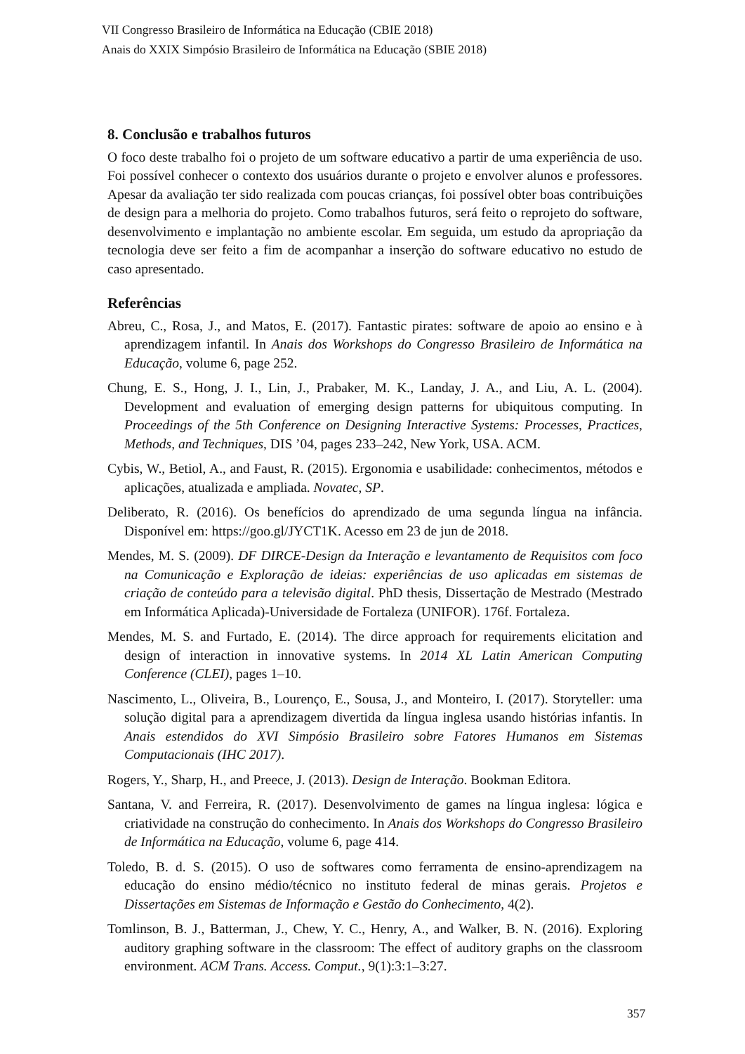VII Congresso Brasileiro de Informática na Educação (CBIE 2018)
Anais do XXIX Simpósio Brasileiro de Informática na Educação (SBIE 2018)
8. Conclusão e trabalhos futuros
O foco deste trabalho foi o projeto de um software educativo a partir de uma experiência de uso. Foi possível conhecer o contexto dos usuários durante o projeto e envolver alunos e professores. Apesar da avaliação ter sido realizada com poucas crianças, foi possível obter boas contribuições de design para a melhoria do projeto. Como trabalhos futuros, será feito o reprojeto do software, desenvolvimento e implantação no ambiente escolar. Em seguida, um estudo da apropriação da tecnologia deve ser feito a fim de acompanhar a inserção do software educativo no estudo de caso apresentado.
Referências
Abreu, C., Rosa, J., and Matos, E. (2017). Fantastic pirates: software de apoio ao ensino e à aprendizagem infantil. In Anais dos Workshops do Congresso Brasileiro de Informática na Educação, volume 6, page 252.
Chung, E. S., Hong, J. I., Lin, J., Prabaker, M. K., Landay, J. A., and Liu, A. L. (2004). Development and evaluation of emerging design patterns for ubiquitous computing. In Proceedings of the 5th Conference on Designing Interactive Systems: Processes, Practices, Methods, and Techniques, DIS ’04, pages 233–242, New York, USA. ACM.
Cybis, W., Betiol, A., and Faust, R. (2015). Ergonomia e usabilidade: conhecimentos, métodos e aplicações, atualizada e ampliada. Novatec, SP.
Deliberato, R. (2016). Os benefícios do aprendizado de uma segunda língua na infância. Disponível em: https://goo.gl/JYCT1K. Acesso em 23 de jun de 2018.
Mendes, M. S. (2009). DF DIRCE-Design da Interação e levantamento de Requisitos com foco na Comunicação e Exploração de ideias: experiências de uso aplicadas em sistemas de criação de conteúdo para a televisão digital. PhD thesis, Dissertação de Mestrado (Mestrado em Informática Aplicada)-Universidade de Fortaleza (UNIFOR). 176f. Fortaleza.
Mendes, M. S. and Furtado, E. (2014). The dirce approach for requirements elicitation and design of interaction in innovative systems. In 2014 XL Latin American Computing Conference (CLEI), pages 1–10.
Nascimento, L., Oliveira, B., Lourenço, E., Sousa, J., and Monteiro, I. (2017). Storyteller: uma solução digital para a aprendizagem divertida da língua inglesa usando histórias infantis. In Anais estendidos do XVI Simpósio Brasileiro sobre Fatores Humanos em Sistemas Computacionais (IHC 2017).
Rogers, Y., Sharp, H., and Preece, J. (2013). Design de Interação. Bookman Editora.
Santana, V. and Ferreira, R. (2017). Desenvolvimento de games na língua inglesa: lógica e criatividade na construção do conhecimento. In Anais dos Workshops do Congresso Brasileiro de Informática na Educação, volume 6, page 414.
Toledo, B. d. S. (2015). O uso de softwares como ferramenta de ensino-aprendizagem na educação do ensino médio/técnico no instituto federal de minas gerais. Projetos e Dissertações em Sistemas de Informação e Gestão do Conhecimento, 4(2).
Tomlinson, B. J., Batterman, J., Chew, Y. C., Henry, A., and Walker, B. N. (2016). Exploring auditory graphing software in the classroom: The effect of auditory graphs on the classroom environment. ACM Trans. Access. Comput., 9(1):3:1–3:27.
357